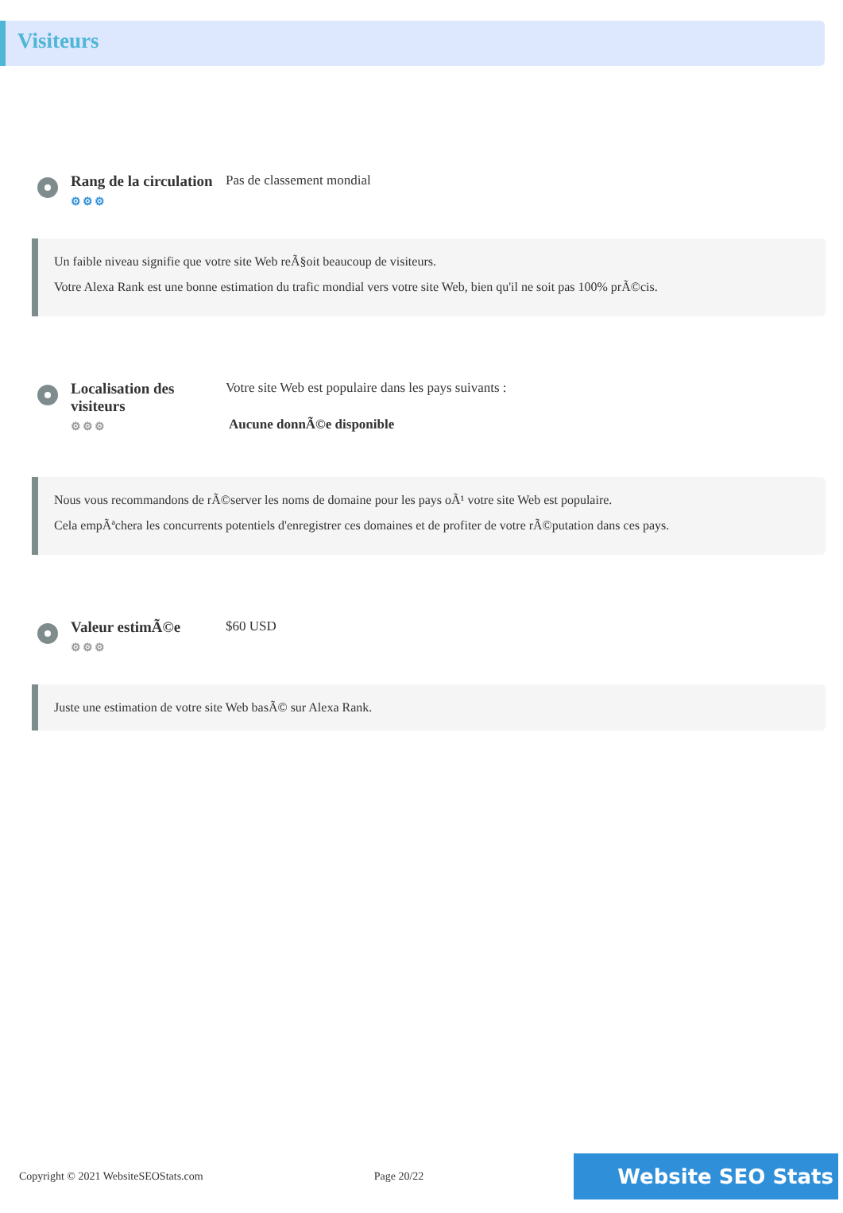Visiteurs
Rang de la circulation
⚙⚙⚙
Pas de classement mondial
Un faible niveau signifie que votre site Web reÃ§oit beaucoup de visiteurs.
Votre Alexa Rank est une bonne estimation du trafic mondial vers votre site Web, bien qu'il ne soit pas 100% prÃ©cis.
Localisation des visiteurs
⚙⚙⚙
Votre site Web est populaire dans les pays suivants :
Aucune donnÃ©e disponible
Nous vous recommandons de rÃ©server les noms de domaine pour les pays oÃ¹ votre site Web est populaire.
Cela empÃªchera les concurrents potentiels d'enregistrer ces domaines et de profiter de votre rÃ©putation dans ces pays.
Valeur estimÃ©e
⚙⚙⚙
$60 USD
Juste une estimation de votre site Web basÃ© sur Alexa Rank.
Copyright © 2021 WebsiteSEOStats.com Page 20/22 Website SEO Stats